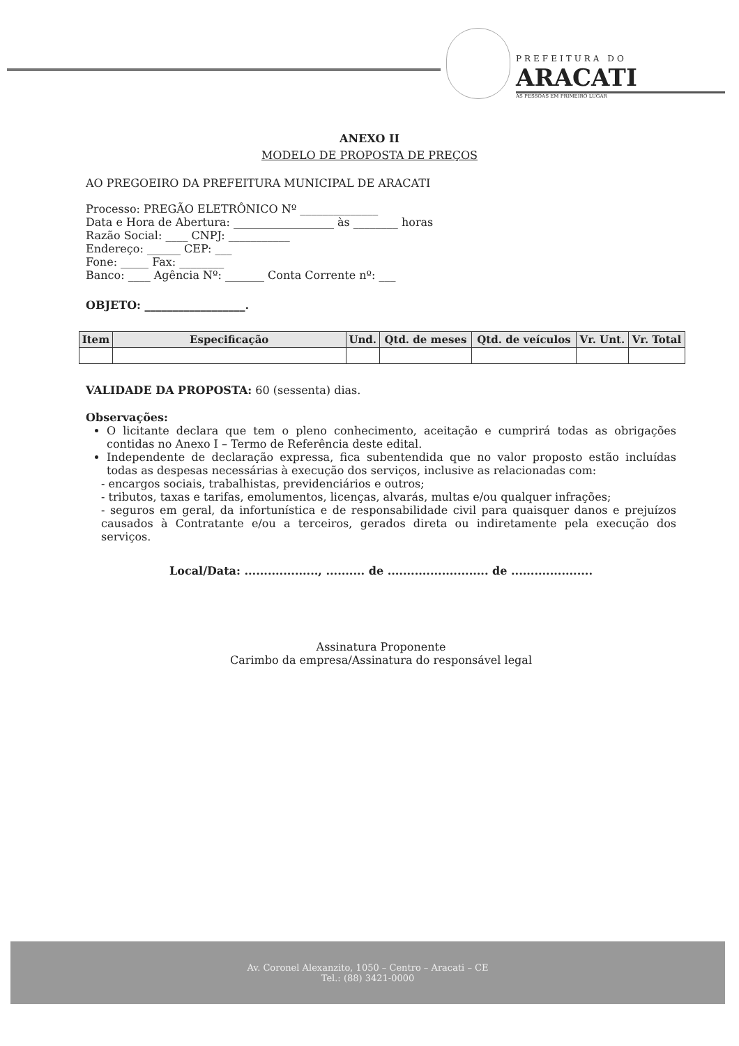PREFEITURA DO
ARACATI
AS PESSOAS EM PRIMEIRO LUGAR
ANEXO II
MODELO DE PROPOSTA DE PREÇOS
AO PREGOEIRO DA PREFEITURA MUNICIPAL DE ARACATI
Processo: PREGÃO ELETRÔNICO Nº ______________
Data e Hora de Abertura: __________________ às ________ horas
Razão Social: ____ CNPJ: ___________
Endereço: ______ CEP: ___
Fone: _____ Fax: ________
Banco: ____ Agência Nº: _______ Conta Corrente nº: ___
OBJETO: __________________.
| Item | Especificação | Und. | Qtd. de meses | Qtd. de veículos | Vr. Unt. | Vr. Total |
| --- | --- | --- | --- | --- | --- | --- |
VALIDADE DA PROPOSTA: 60 (sessenta) dias.
Observações:
O licitante declara que tem o pleno conhecimento, aceitação e cumprirá todas as obrigações contidas no Anexo I – Termo de Referência deste edital.
Independente de declaração expressa, fica subentendida que no valor proposto estão incluídas todas as despesas necessárias à execução dos serviços, inclusive as relacionadas com:
- encargos sociais, trabalhistas, previdenciários e outros;
- tributos, taxas e tarifas, emolumentos, licenças, alvarás, multas e/ou qualquer infrações;
- seguros em geral, da infortunística e de responsabilidade civil para quaisquer danos e prejuízos causados à Contratante e/ou a terceiros, gerados direta ou indiretamente pela execução dos serviços.
Local/Data: ..................., .......... de .......................... de .....................
Assinatura Proponente
Carimbo da empresa/Assinatura do responsável legal
Av. Coronel Alexanzito, 1050 – Centro – Aracati – CE
Tel.: (88) 3421-0000